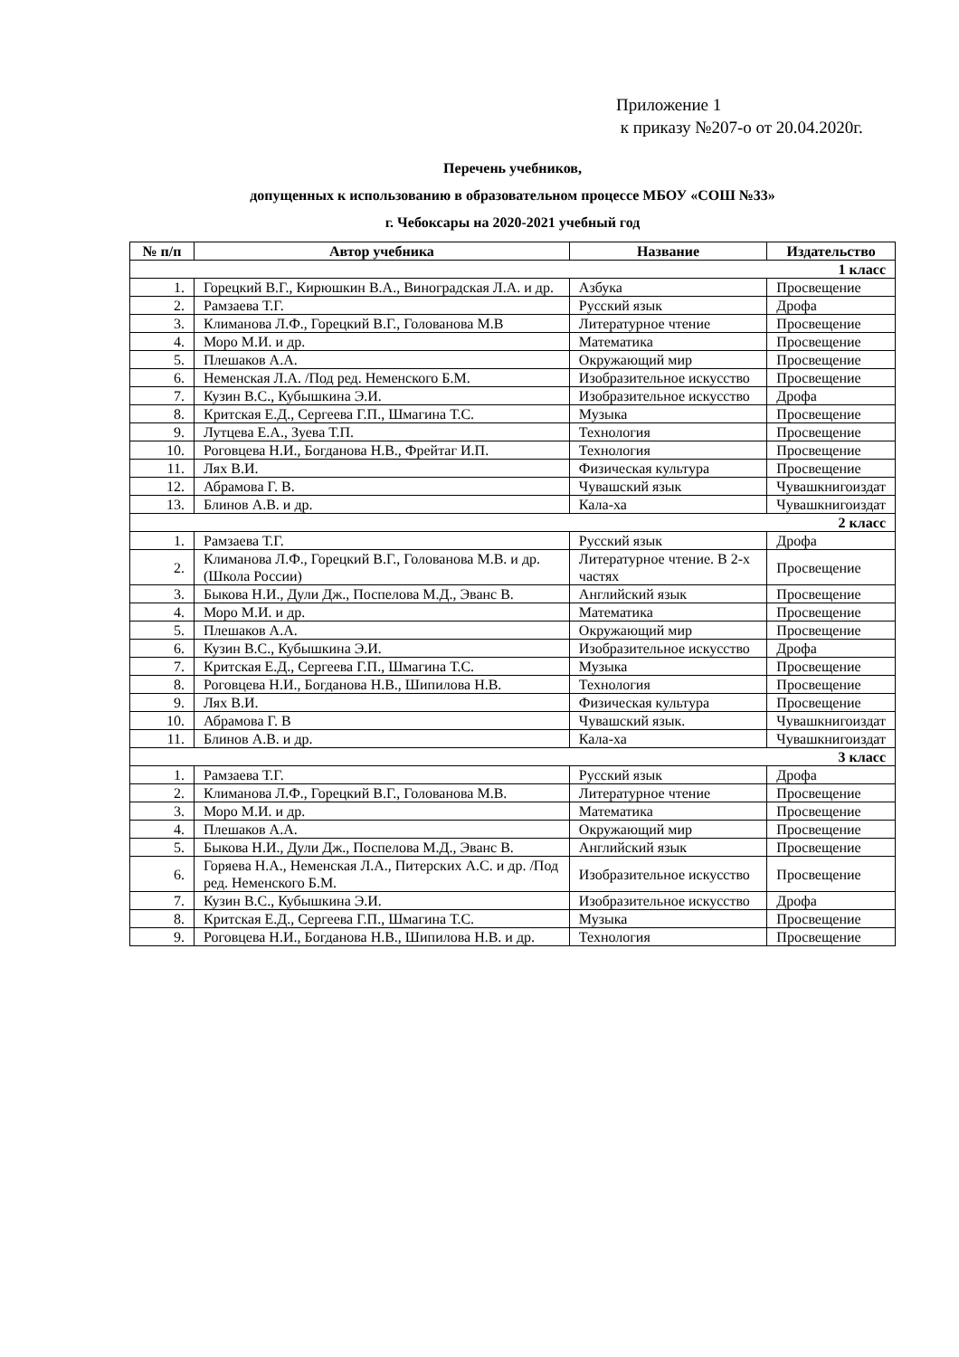Приложение 1
к приказу №207-о от 20.04.2020г.
Перечень учебников,
допущенных к использованию в образовательном процессе МБОУ «СОШ №33»
г. Чебоксары на 2020-2021 учебный год
| № п/п | Автор учебника | Название | Издательство |
| --- | --- | --- | --- |
| 1 класс | | | |
| 1. | Горецкий В.Г., Кирюшкин В.А., Виноградская Л.А. и др. | Азбука | Просвещение |
| 2. | Рамзаева Т.Г. | Русский язык | Дрофа |
| 3. | Климанова Л.Ф., Горецкий В.Г., Голованова М.В | Литературное чтение | Просвещение |
| 4. | Моро М.И. и др. | Математика | Просвещение |
| 5. | Плешаков А.А. | Окружающий мир | Просвещение |
| 6. | Неменская Л.А. /Под ред. Неменского Б.М. | Изобразительное искусство | Просвещение |
| 7. | Кузин В.С., Кубышкина Э.И. | Изобразительное искусство | Дрофа |
| 8. | Критская Е.Д., Сергеева Г.П., Шмагина Т.С. | Музыка | Просвещение |
| 9. | Лутцева Е.А., Зуева Т.П. | Технология | Просвещение |
| 10. | Роговцева Н.И., Богданова Н.В., Фрейтаг И.П. | Технология | Просвещение |
| 11. | Лях В.И. | Физическая культура | Просвещение |
| 12. | Абрамова Г. В. | Чувашский язык | Чувашкнигоиздат |
| 13. | Блинов А.В. и др. | Кала-ха | Чувашкнигоиздат |
| 2 класс | | | |
| 1. | Рамзаева Т.Г. | Русский язык | Дрофа |
| 2. | Климанова Л.Ф., Горецкий В.Г., Голованова М.В. и др. (Школа России) | Литературное чтение. В 2-х частях | Просвещение |
| 3. | Быкова Н.И., Дули Дж., Поспелова М.Д., Эванс В. | Английский язык | Просвещение |
| 4. | Моро М.И. и др. | Математика | Просвещение |
| 5. | Плешаков А.А. | Окружающий мир | Просвещение |
| 6. | Кузин В.С., Кубышкина Э.И. | Изобразительное искусство | Дрофа |
| 7. | Критская Е.Д., Сергеева Г.П., Шмагина Т.С. | Музыка | Просвещение |
| 8. | Роговцева Н.И., Богданова Н.В., Шипилова Н.В. | Технология | Просвещение |
| 9. | Лях В.И. | Физическая культура | Просвещение |
| 10. | Абрамова Г. В | Чувашский язык. | Чувашкнигоиздат |
| 11. | Блинов А.В. и др. | Кала-ха | Чувашкнигоиздат |
| 3 класс | | | |
| 1. | Рамзаева Т.Г. | Русский язык | Дрофа |
| 2. | Климанова Л.Ф., Горецкий В.Г., Голованова М.В. | Литературное чтение | Просвещение |
| 3. | Моро М.И. и др. | Математика | Просвещение |
| 4. | Плешаков А.А. | Окружающий мир | Просвещение |
| 5. | Быкова Н.И., Дули Дж., Поспелова М.Д., Эванс В. | Английский язык | Просвещение |
| 6. | Горяева Н.А., Неменская Л.А., Питерских А.С. и др. /Под ред. Неменского Б.М. | Изобразительное искусство | Просвещение |
| 7. | Кузин В.С., Кубышкина Э.И. | Изобразительное искусство | Дрофа |
| 8. | Критская Е.Д., Сергеева Г.П., Шмагина Т.С. | Музыка | Просвещение |
| 9. | Роговцева Н.И., Богданова Н.В., Шипилова Н.В. и др. | Технология | Просвещение |